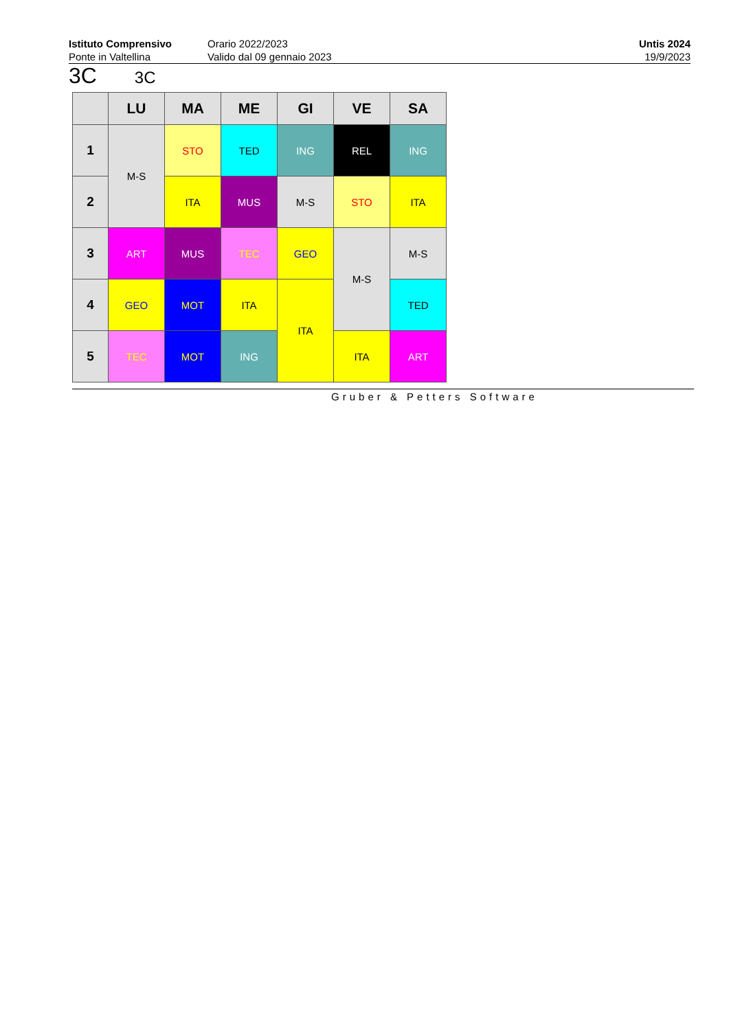Istituto Comprensivo
Ponte in Valtellina
Orario 2022/2023
Valido dal 09 gennaio 2023
Untis 2024
19/9/2023
3C 3C
| | LU | MA | ME | GI | VE | SA |
| --- | --- | --- | --- | --- | --- | --- |
| 1 | M-S | STO | TED | ING | REL | ING |
| 2 | | ITA | MUS | M-S | STO | ITA |
| 3 | ART | MUS | TEC | GEO | M-S | M-S |
| 4 | GEO | MOT | ITA | ITA | | TED |
| 5 | TEC | MOT | ING | | ITA | ART |
Gruber & Petters Software